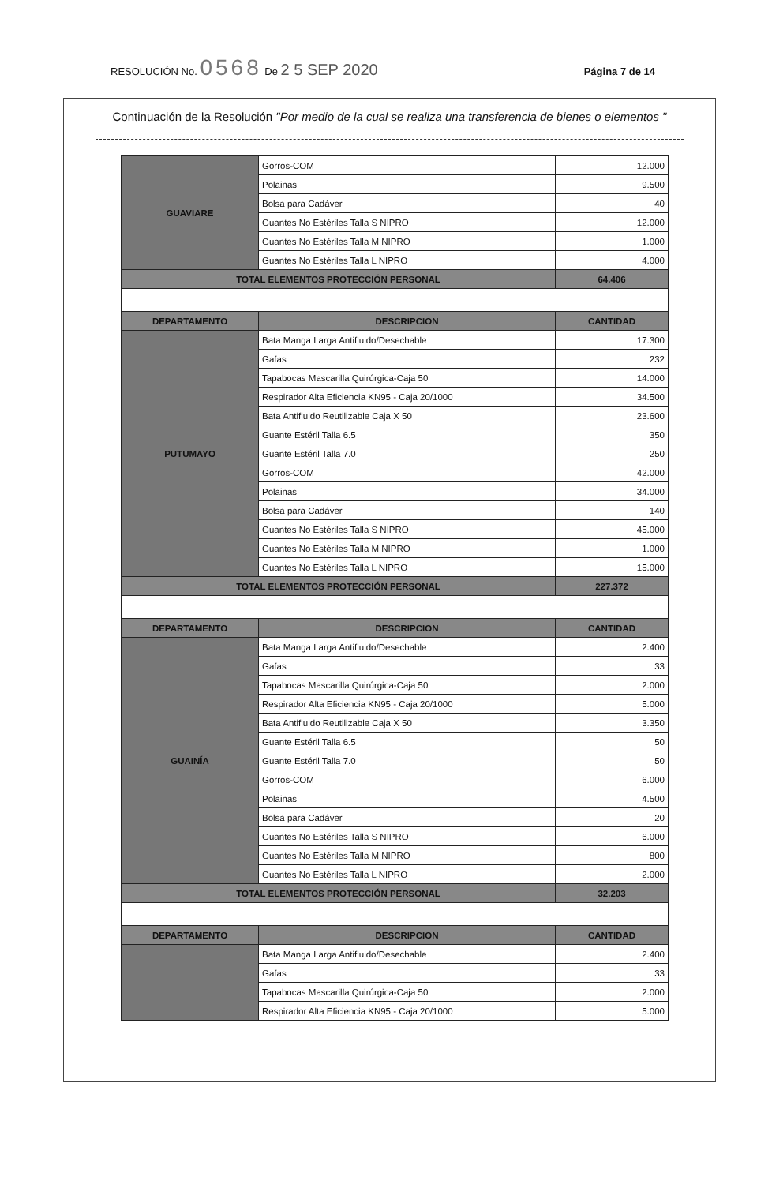RESOLUCIÓN No. 0568 De 2 5 SEP 2020 Página 7 de 14
Continuación de la Resolución "Por medio de la cual se realiza una transferencia de bienes o elementos "
| GUAVIARE | Gorros-COM | 12.000 |
| | Polainas | 9.500 |
| | Bolsa para Cadáver | 40 |
| | Guantes No Estériles Talla S NIPRO | 12.000 |
| | Guantes No Estériles Talla M NIPRO | 1.000 |
| | Guantes No Estériles Talla L NIPRO | 4.000 |
| TOTAL ELEMENTOS PROTECCIÓN PERSONAL | | 64.406 |
| DEPARTAMENTO | DESCRIPCION | CANTIDAD |
| PUTUMAYO | Bata Manga Larga Antifluido/Desechable | 17.300 |
| | Gafas | 232 |
| | Tapabocas Mascarilla Quirúrgica-Caja 50 | 14.000 |
| | Respirador Alta Eficiencia KN95 - Caja 20/1000 | 34.500 |
| | Bata Antifluido Reutilizable Caja X 50 | 23.600 |
| | Guante Estéril Talla 6.5 | 350 |
| | Guante Estéril Talla 7.0 | 250 |
| | Gorros-COM | 42.000 |
| | Polainas | 34.000 |
| | Bolsa para Cadáver | 140 |
| | Guantes No Estériles Talla S NIPRO | 45.000 |
| | Guantes No Estériles Talla M NIPRO | 1.000 |
| | Guantes No Estériles Talla L NIPRO | 15.000 |
| TOTAL ELEMENTOS PROTECCIÓN PERSONAL | | 227.372 |
| DEPARTAMENTO | DESCRIPCION | CANTIDAD |
| GUAINÍA | Bata Manga Larga Antifluido/Desechable | 2.400 |
| | Gafas | 33 |
| | Tapabocas Mascarilla Quirúrgica-Caja 50 | 2.000 |
| | Respirador Alta Eficiencia KN95 - Caja 20/1000 | 5.000 |
| | Bata Antifluido Reutilizable Caja X 50 | 3.350 |
| | Guante Estéril Talla 6.5 | 50 |
| | Guante Estéril Talla 7.0 | 50 |
| | Gorros-COM | 6.000 |
| | Polainas | 4.500 |
| | Bolsa para Cadáver | 20 |
| | Guantes No Estériles Talla S NIPRO | 6.000 |
| | Guantes No Estériles Talla M NIPRO | 800 |
| | Guantes No Estériles Talla L NIPRO | 2.000 |
| TOTAL ELEMENTOS PROTECCIÓN PERSONAL | | 32.203 |
| DEPARTAMENTO | DESCRIPCION | CANTIDAD |
| | Bata Manga Larga Antifluido/Desechable | 2.400 |
| | Gafas | 33 |
| | Tapabocas Mascarilla Quirúrgica-Caja 50 | 2.000 |
| | Respirador Alta Eficiencia KN95 - Caja 20/1000 | 5.000 |